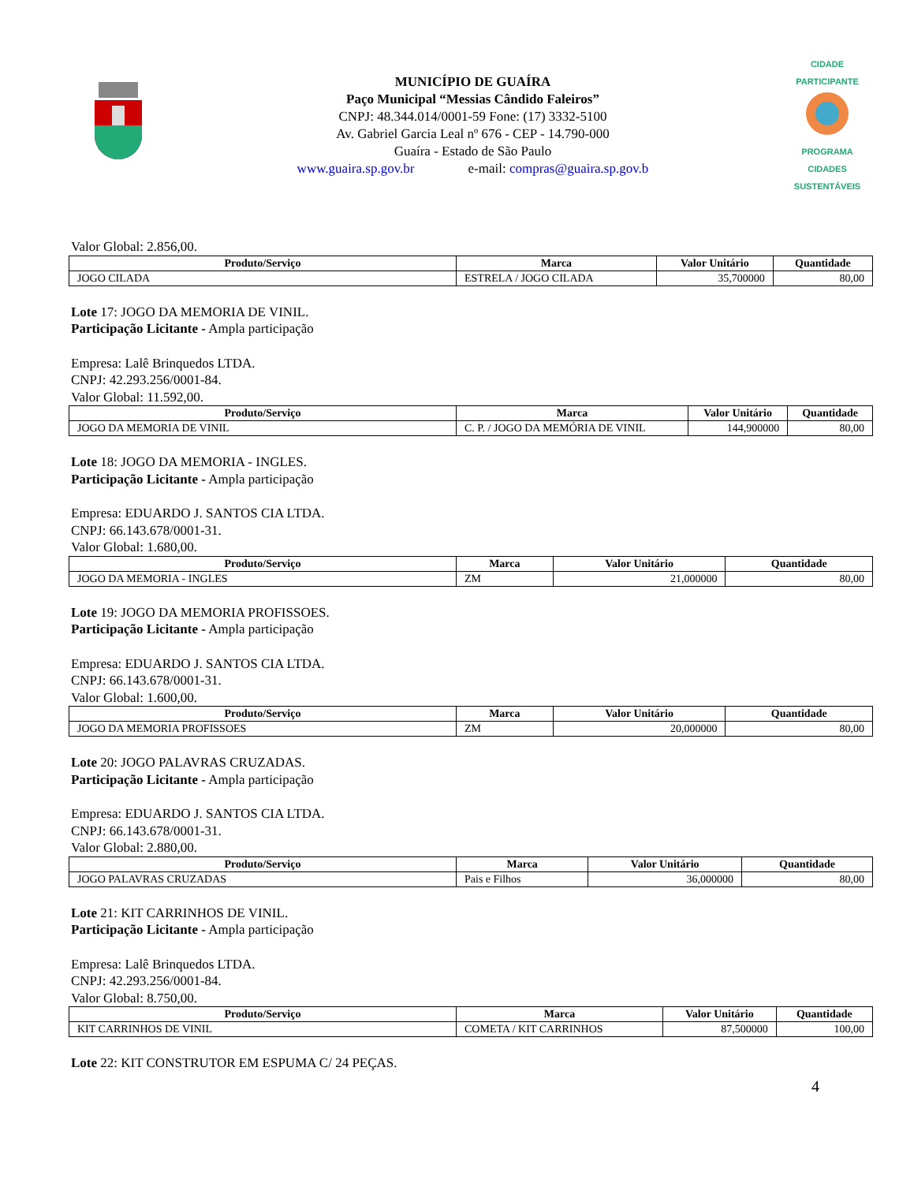MUNICÍPIO DE GUAÍRA
Paço Municipal “Messias Cândido Faleiros”
CNPJ: 48.344.014/0001-59 Fone: (17) 3332-5100
Av. Gabriel Garcia Leal nº 676 - CEP - 14.790-000
Guaíra - Estado de São Paulo
www.guaira.sp.gov.br e-mail: compras@guaira.sp.gov.b
CIDADE PARTICIPANTE
PROGRAMA
CIDADES
SUSTENTÁVEIS
Valor Global: 2.856,00.
| Produto/Serviço | Marca | Valor Unitário | Quantidade |
| --- | --- | --- | --- |
| JOGO CILADA | ESTRELA / JOGO CILADA | 35,700000 | 80,00 |
Lote 17: JOGO DA MEMORIA DE VINIL.
Participação Licitante - Ampla participação
Empresa: Lalê Brinquedos LTDA.
CNPJ: 42.293.256/0001-84.
Valor Global: 11.592,00.
| Produto/Serviço | Marca | Valor Unitário | Quantidade |
| --- | --- | --- | --- |
| JOGO DA MEMORIA DE VINIL | C. P. / JOGO DA MEMÓRIA DE VINIL | 144,900000 | 80,00 |
Lote 18: JOGO DA MEMORIA - INGLES.
Participação Licitante - Ampla participação
Empresa: EDUARDO J. SANTOS CIA LTDA.
CNPJ: 66.143.678/0001-31.
Valor Global: 1.680,00.
| Produto/Serviço | Marca | Valor Unitário | Quantidade |
| --- | --- | --- | --- |
| JOGO DA MEMORIA - INGLES | ZM | 21,000000 | 80,00 |
Lote 19: JOGO DA MEMORIA PROFISSOES.
Participação Licitante - Ampla participação
Empresa: EDUARDO J. SANTOS CIA LTDA.
CNPJ: 66.143.678/0001-31.
Valor Global: 1.600,00.
| Produto/Serviço | Marca | Valor Unitário | Quantidade |
| --- | --- | --- | --- |
| JOGO DA MEMORIA PROFISSOES | ZM | 20,000000 | 80,00 |
Lote 20: JOGO PALAVRAS CRUZADAS.
Participação Licitante - Ampla participação
Empresa: EDUARDO J. SANTOS CIA LTDA.
CNPJ: 66.143.678/0001-31.
Valor Global: 2.880,00.
| Produto/Serviço | Marca | Valor Unitário | Quantidade |
| --- | --- | --- | --- |
| JOGO PALAVRAS CRUZADAS | Pais e Filhos | 36,000000 | 80,00 |
Lote 21: KIT CARRINHOS DE VINIL.
Participação Licitante - Ampla participação
Empresa: Lalê Brinquedos LTDA.
CNPJ: 42.293.256/0001-84.
Valor Global: 8.750,00.
| Produto/Serviço | Marca | Valor Unitário | Quantidade |
| --- | --- | --- | --- |
| KIT CARRINHOS DE VINIL | COMETA / KIT CARRINHOS | 87,500000 | 100,00 |
Lote 22: KIT CONSTRUTOR EM ESPUMA C/ 24 PEÇAS.
4